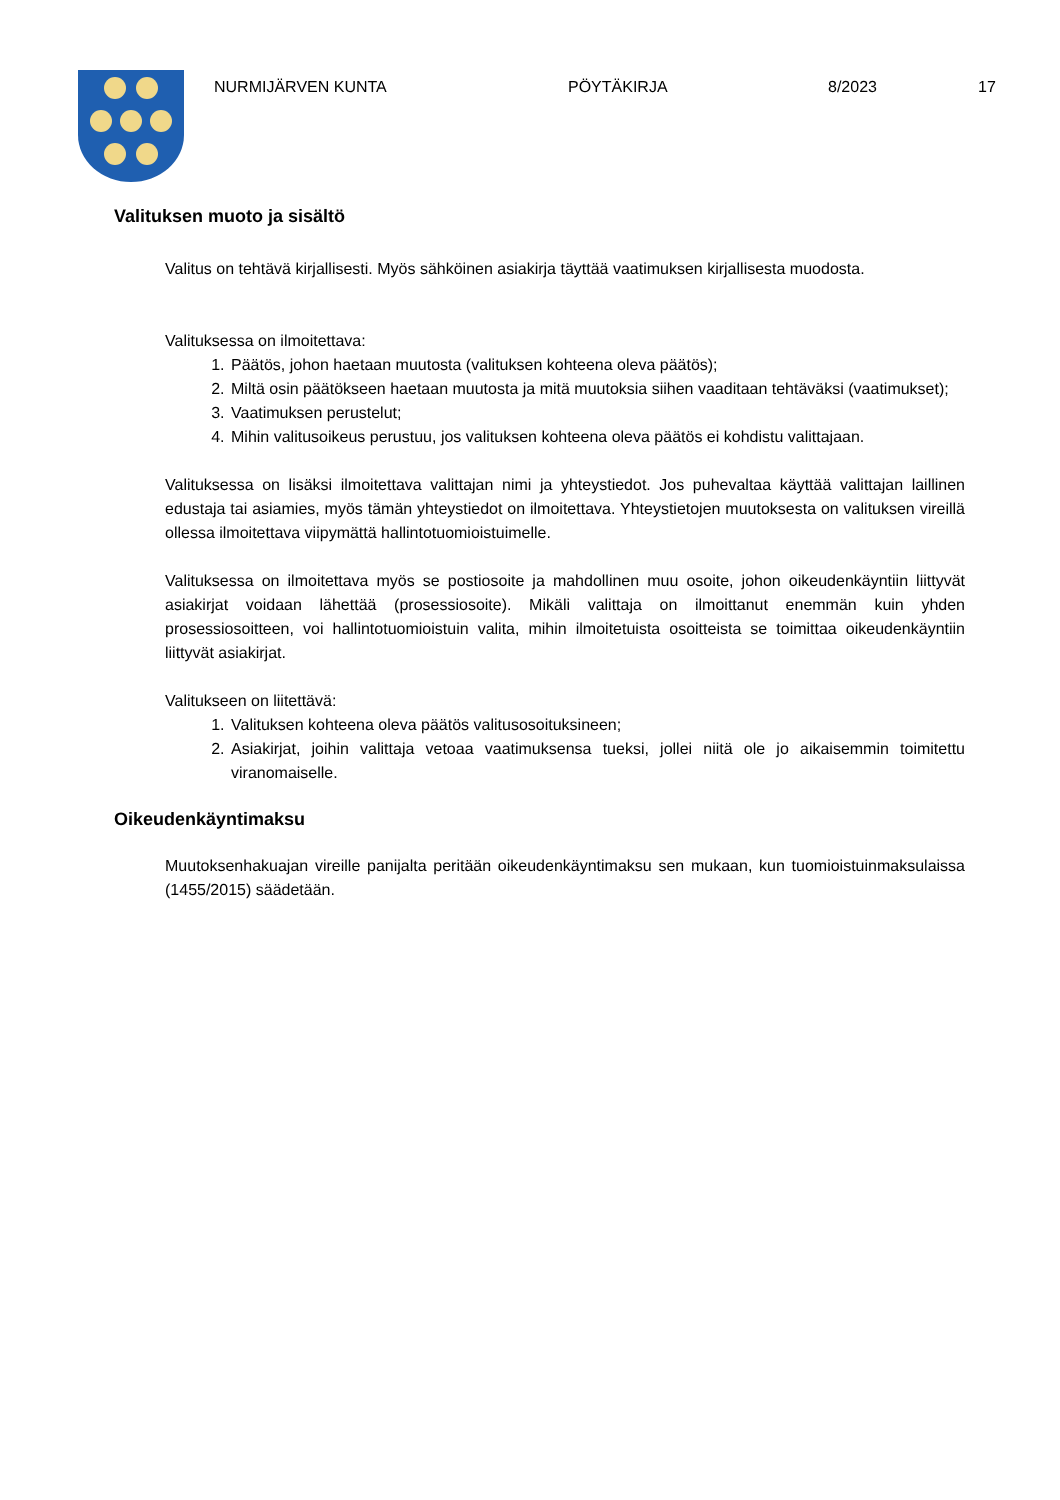NURMIJÄRVEN KUNTA PÖYTÄKIRJA 8/2023 17
Valituksen muoto ja sisältö
Valitus on tehtävä kirjallisesti. Myös sähköinen asiakirja täyttää vaatimuksen kirjallisesta muodosta.
Valituksessa on ilmoitettava:
1. Päätös, johon haetaan muutosta (valituksen kohteena oleva päätös);
2. Miltä osin päätökseen haetaan muutosta ja mitä muutoksia siihen vaaditaan tehtäväksi (vaatimukset);
3. Vaatimuksen perustelut;
4. Mihin valitusoikeus perustuu, jos valituksen kohteena oleva päätös ei kohdistu valittajaan.
Valituksessa on lisäksi ilmoitettava valittajan nimi ja yhteystiedot. Jos puhevaltaa käyttää valittajan laillinen edustaja tai asiamies, myös tämän yhteystiedot on ilmoitettava. Yhteystietojen muutoksesta on valituksen vireillä ollessa ilmoitettava viipymättä hallintotuomioistuimelle.
Valituksessa on ilmoitettava myös se postiosoite ja mahdollinen muu osoite, johon oikeudenkäyntiin liittyvät asiakirjat voidaan lähettää (prosessiosoite). Mikäli valittaja on ilmoittanut enemmän kuin yhden prosessiosoitteen, voi hallintotuomioistuin valita, mihin ilmoitetuista osoitteista se toimittaa oikeudenkäyntiin liittyvät asiakirjat.
Valitukseen on liitettävä:
1. Valituksen kohteena oleva päätös valitusosoituksineen;
2. Asiakirjat, joihin valittaja vetoaa vaatimuksensa tueksi, jollei niitä ole jo aikaisemmin toimitettu viranomaiselle.
Oikeudenkäyntimaksu
Muutoksenhakuajan vireille panijalta peritään oikeudenkäyntimaksu sen mukaan, kun tuomioistuinmaksulaissa (1455/2015) säädetään.